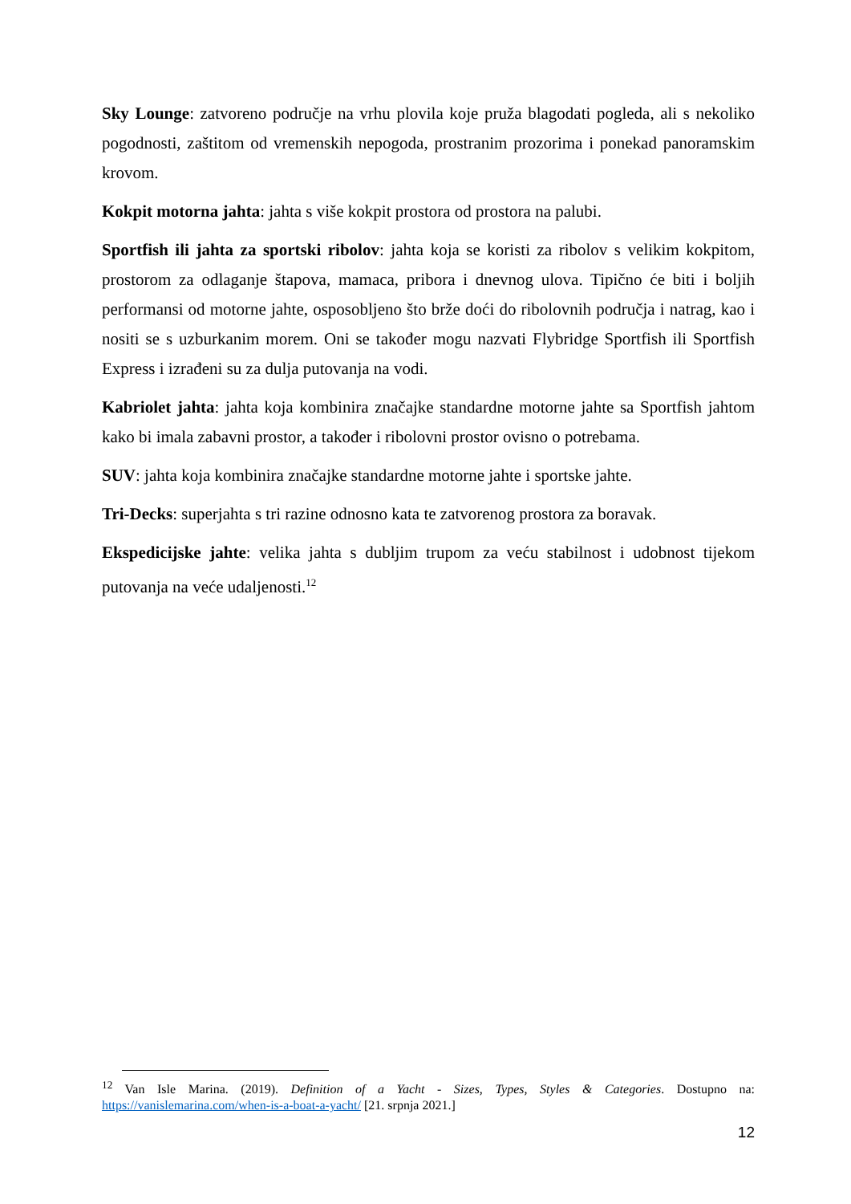Sky Lounge: zatvoreno područje na vrhu plovila koje pruža blagodati pogleda, ali s nekoliko pogodnosti, zaštitom od vremenskih nepogoda, prostranim prozorima i ponekad panoramskim krovom.
Kokpit motorna jahta: jahta s više kokpit prostora od prostora na palubi.
Sportfish ili jahta za sportski ribolov: jahta koja se koristi za ribolov s velikim kokpitom, prostorom za odlaganje štapova, mamaca, pribora i dnevnog ulova. Tipično će biti i boljih performansi od motorne jahte, osposobljeno što brže doći do ribolovnih područja i natrag, kao i nositi se s uzburkanim morem. Oni se također mogu nazvati Flybridge Sportfish ili Sportfish Express i izrađeni su za dulja putovanja na vodi.
Kabriolet jahta: jahta koja kombinira značajke standardne motorne jahte sa Sportfish jahtom kako bi imala zabavni prostor, a također i ribolovni prostor ovisno o potrebama.
SUV: jahta koja kombinira značajke standardne motorne jahte i sportske jahte.
Tri-Decks: superjahta s tri razine odnosno kata te zatvorenog prostora za boravak.
Ekspedicijske jahte: velika jahta s dubljim trupom za veću stabilnost i udobnost tijekom putovanja na veće udaljenosti.<sup>12</sup>
<sup>12</sup> Van Isle Marina. (2019). Definition of a Yacht - Sizes, Types, Styles & Categories. Dostupno na: https://vanislemarina.com/when-is-a-boat-a-yacht/ [21. srpnja 2021.]
12